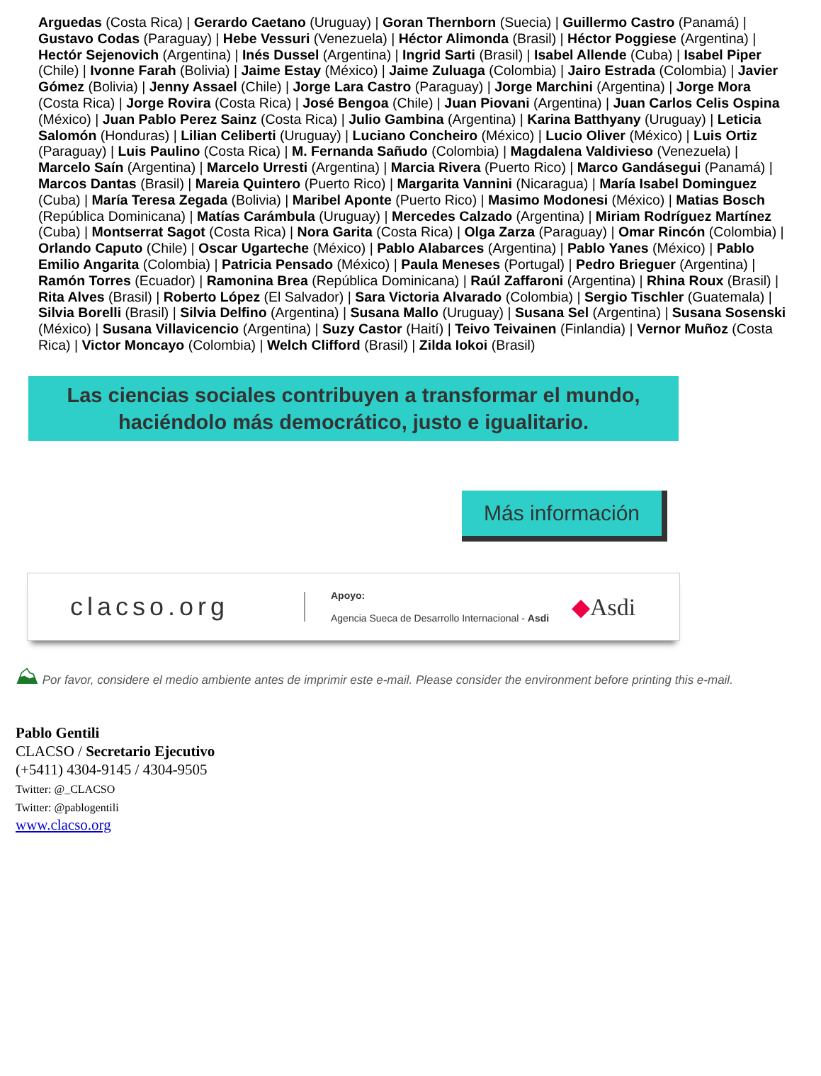Arguedas (Costa Rica) | Gerardo Caetano (Uruguay) | Goran Thernborn (Suecia) | Guillermo Castro (Panamá) | Gustavo Codas (Paraguay) | Hebe Vessuri (Venezuela) | Héctor Alimonda (Brasil) | Héctor Poggiese (Argentina) | Hectór Sejenovich (Argentina) | Inés Dussel (Argentina) | Ingrid Sarti (Brasil) | Isabel Allende (Cuba) | Isabel Piper (Chile) | Ivonne Farah (Bolivia) | Jaime Estay (México) | Jaime Zuluaga (Colombia) | Jairo Estrada (Colombia) | Javier Gómez (Bolivia) | Jenny Assael (Chile) | Jorge Lara Castro (Paraguay) | Jorge Marchini (Argentina) | Jorge Mora (Costa Rica) | Jorge Rovira (Costa Rica) | José Bengoa (Chile) | Juan Piovani (Argentina) | Juan Carlos Celis Ospina (México) | Juan Pablo Perez Sainz (Costa Rica) | Julio Gambina (Argentina) | Karina Batthyany (Uruguay) | Leticia Salomón (Honduras) | Lilian Celiberti (Uruguay) | Luciano Concheiro (México) | Lucio Oliver (México) | Luis Ortiz (Paraguay) | Luis Paulino (Costa Rica) | M. Fernanda Sañudo (Colombia) | Magdalena Valdivieso (Venezuela) | Marcelo Saín (Argentina) | Marcelo Urresti (Argentina) | Marcia Rivera (Puerto Rico) | Marco Gandásegui (Panamá) | Marcos Dantas (Brasil) | Mareia Quintero (Puerto Rico) | Margarita Vannini (Nicaragua) | María Isabel Dominguez (Cuba) | María Teresa Zegada (Bolivia) | Maribel Aponte (Puerto Rico) | Masimo Modonesi (México) | Matias Bosch (República Dominicana) | Matías Carámbula (Uruguay) | Mercedes Calzado (Argentina) | Miriam Rodríguez Martínez (Cuba) | Montserrat Sagot (Costa Rica) | Nora Garita (Costa Rica) | Olga Zarza (Paraguay) | Omar Rincón (Colombia) | Orlando Caputo (Chile) | Oscar Ugarteche (México) | Pablo Alabarces (Argentina) | Pablo Yanes (México) | Pablo Emilio Angarita (Colombia) | Patricia Pensado (México) | Paula Meneses (Portugal) | Pedro Brieguer (Argentina) | Ramón Torres (Ecuador) | Ramonina Brea (República Dominicana) | Raúl Zaffaroni (Argentina) | Rhina Roux (Brasil) | Rita Alves (Brasil) | Roberto López (El Salvador) | Sara Victoria Alvarado (Colombia) | Sergio Tischler (Guatemala) | Silvia Borelli (Brasil) | Silvia Delfino (Argentina) | Susana Mallo (Uruguay) | Susana Sel (Argentina) | Susana Sosenski (México) | Susana Villavicencio (Argentina) | Suzy Castor (Haití) | Teivo Teivainen (Finlandia) | Vernor Muñoz (Costa Rica) | Victor Moncayo (Colombia) | Welch Clifford (Brasil) | Zilda Iokoi (Brasil)
Las ciencias sociales contribuyen a transformar el mundo,
haciéndolo más democrático, justo e igualitario.
Más información
clacso.org
Apoyo:
Agencia Sueca de Desarrollo Internacional - Asdi
◆Asdi
⛰ Por favor, considere el medio ambiente antes de imprimir este e-mail. Please consider the environment before printing this e-mail.
Pablo Gentili
CLACSO / Secretario Ejecutivo
(+5411) 4304-9145 / 4304-9505
Twitter: @_CLACSO
Twitter: @pablogentili
www.clacso.org